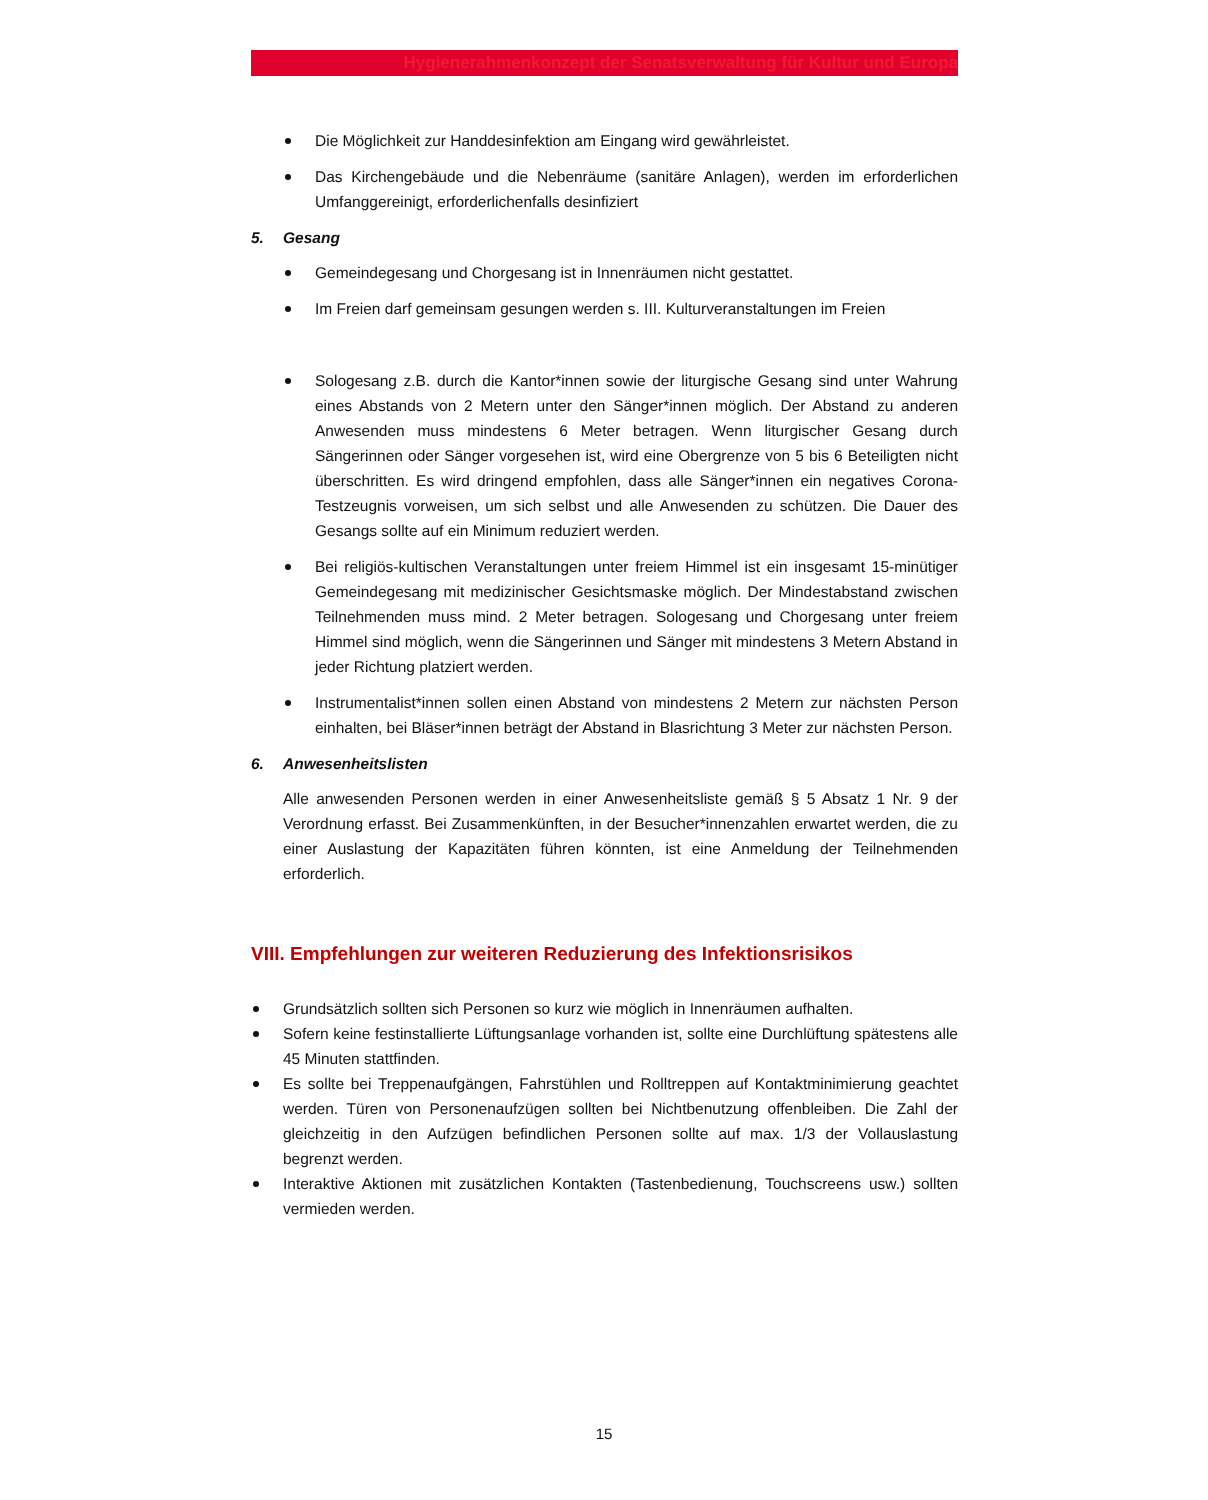Hygienerahmenkonzept der Senatsverwaltung für Kultur und Europa
Die Möglichkeit zur Handdesinfektion am Eingang wird gewährleistet.
Das Kirchengebäude und die Nebenräume (sanitäre Anlagen), werden im erforderlichen Umfanggereinigt, erforderlichenfalls desinfiziert
5. Gesang
Gemeindegesang und Chorgesang ist in Innenräumen nicht gestattet.
Im Freien darf gemeinsam gesungen werden s. III. Kulturveranstaltungen im Freien
Sologesang z.B. durch die Kantor*innen sowie der liturgische Gesang sind unter Wahrung eines Abstands von 2 Metern unter den Sänger*innen möglich. Der Abstand zu anderen Anwesenden muss mindestens 6 Meter betragen. Wenn liturgischer Gesang durch Sängerinnen oder Sänger vorgesehen ist, wird eine Obergrenze von 5 bis 6 Beteiligten nicht überschritten. Es wird dringend empfohlen, dass alle Sänger*innen ein negatives Corona-Testzeugnis vorweisen, um sich selbst und alle Anwesenden zu schützen. Die Dauer des Gesangs sollte auf ein Minimum reduziert werden.
Bei religiös-kultischen Veranstaltungen unter freiem Himmel ist ein insgesamt 15-minütiger Gemeindegesang mit medizinischer Gesichtsmaske möglich. Der Mindestabstand zwischen Teilnehmenden muss mind. 2 Meter betragen. Sologesang und Chorgesang unter freiem Himmel sind möglich, wenn die Sängerinnen und Sänger mit mindestens 3 Metern Abstand in jeder Richtung platziert werden.
Instrumentalist*innen sollen einen Abstand von mindestens 2 Metern zur nächsten Person einhalten, bei Bläser*innen beträgt der Abstand in Blasrichtung 3 Meter zur nächsten Person.
6. Anwesenheitslisten
Alle anwesenden Personen werden in einer Anwesenheitsliste gemäß § 5 Absatz 1 Nr. 9 der Verordnung erfasst. Bei Zusammenkünften, in der Besucher*innenzahlen erwartet werden, die zu einer Auslastung der Kapazitäten führen könnten, ist eine Anmeldung der Teilnehmenden erforderlich.
VIII. Empfehlungen zur weiteren Reduzierung des Infektionsrisikos
Grundsätzlich sollten sich Personen so kurz wie möglich in Innenräumen aufhalten.
Sofern keine festinstallierte Lüftungsanlage vorhanden ist, sollte eine Durchlüftung spätestens alle 45 Minuten stattfinden.
Es sollte bei Treppenaufgängen, Fahrstühlen und Rolltreppen auf Kontaktminimierung geachtet werden. Türen von Personenaufzügen sollten bei Nichtbenutzung offenbleiben. Die Zahl der gleichzeitig in den Aufzügen befindlichen Personen sollte auf max. 1/3 der Vollauslastung begrenzt werden.
Interaktive Aktionen mit zusätzlichen Kontakten (Tastenbedienung, Touchscreens usw.) sollten vermieden werden.
15